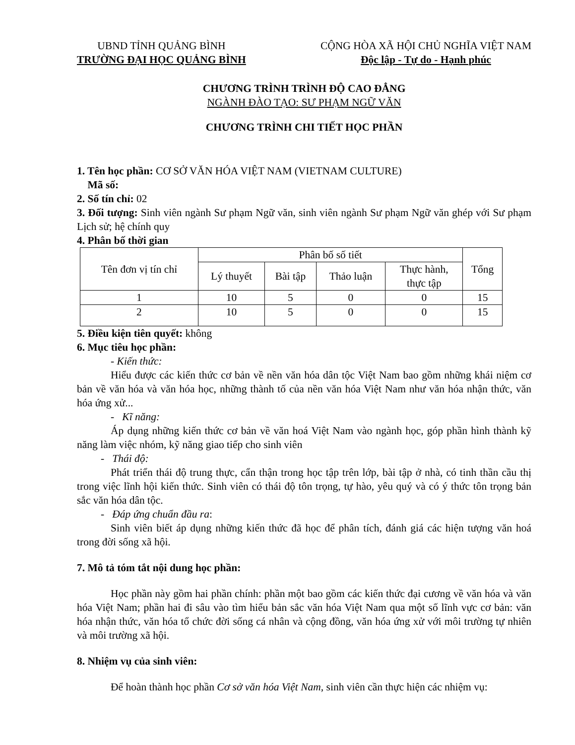UBND TỈNH QUẢNG BÌNH
TRƯỜNG ĐẠI HỌC QUẢNG BÌNH
CỘNG HÒA XÃ HỘI CHỦ NGHĨA VIỆT NAM
Độc lập - Tự do - Hạnh phúc
CHƯƠNG TRÌNH TRÌNH ĐỘ CAO ĐẲNG
NGÀNH ĐÀO TẠO: SƯ PHẠM NGỮ VĂN
CHƯƠNG TRÌNH CHI TIẾT HỌC PHẦN
1. Tên học phần: CƠ SỞ VĂN HÓA VIỆT NAM (VIETNAM CULTURE)
Mã số:
2. Số tín chỉ: 02
3. Đối tượng: Sinh viên ngành Sư phạm Ngữ văn, sinh viên ngành Sư phạm Ngữ văn ghép với Sư phạm Lịch sử; hệ chính quy
4. Phân bố thời gian
| Tên đơn vị tín chỉ | Phân bố số tiết | | | | Tổng |
| --- | --- | --- | --- | --- | --- |
| | Lý thuyết | Bài tập | Thảo luận | Thực hành, thực tập | |
| 1 | 10 | 5 | 0 | 0 | 15 |
| 2 | 10 | 5 | 0 | 0 | 15 |
5. Điều kiện tiên quyết: không
6. Mục tiêu học phần:
- Kiến thức:
Hiểu được các kiến thức cơ bản về nền văn hóa dân tộc Việt Nam bao gồm những khái niệm cơ bản về văn hóa và văn hóa học, những thành tố của nền văn hóa Việt Nam như văn hóa nhận thức, văn hóa ứng xử...
- Kĩ năng:
Áp dụng những kiến thức cơ bản về văn hoá Việt Nam vào ngành học, góp phần hình thành kỹ năng làm việc nhóm, kỹ năng giao tiếp cho sinh viên
- Thái độ:
Phát triển thái độ trung thực, cẩn thận trong học tập trên lớp, bài tập ở nhà, có tinh thần cầu thị trong việc lĩnh hội kiến thức. Sinh viên có thái độ tôn trọng, tự hào, yêu quý và có ý thức tôn trọng bản sắc văn hóa dân tộc.
- Đáp ứng chuẩn đầu ra:
Sinh viên biết áp dụng những kiến thức đã học để phân tích, đánh giá các hiện tượng văn hoá trong đời sống xã hội.
7. Mô tả tóm tắt nội dung học phần:
Học phần này gồm hai phần chính: phần một bao gồm các kiến thức đại cương về văn hóa và văn hóa Việt Nam; phần hai đi sâu vào tìm hiểu bản sắc văn hóa Việt Nam qua một số lĩnh vực cơ bản: văn hóa nhận thức, văn hóa tổ chức đời sống cá nhân và cộng đồng, văn hóa ứng xử với môi trường tự nhiên và môi trường xã hội.
8. Nhiệm vụ của sinh viên:
Để hoàn thành học phần Cơ sở văn hóa Việt Nam, sinh viên cần thực hiện các nhiệm vụ: